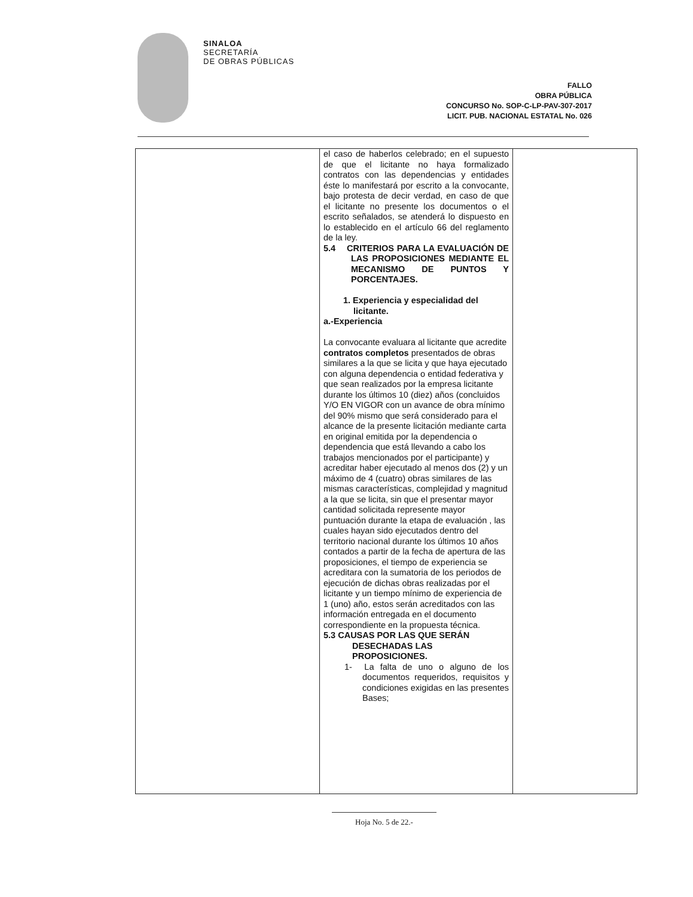SINALOA
SECRETARÍA
DE OBRAS PÚBLICAS
FALLO
OBRA PÚBLICA
CONCURSO No. SOP-C-LP-PAV-307-2017
LICIT. PUB. NACIONAL ESTATAL No. 026
| | el caso de haberlos celebrado; en el supuesto de que el licitante no haya formalizado contratos con las dependencias y entidades éste lo manifestará por escrito a la convocante, bajo protesta de decir verdad, en caso de que el licitante no presente los documentos o el escrito señalados, se atenderá lo dispuesto en lo establecido en el artículo 66 del reglamento de la ley. 5.4 CRITERIOS PARA LA EVALUACIÓN DE LAS PROPOSICIONES MEDIANTE EL MECANISMO DE PUNTOS Y PORCENTAJES. 1. Experiencia y especialidad del licitante. a.-Experiencia La convocante evaluara al licitante que acredite contratos completos presentados de obras similares a la que se licita y que haya ejecutado con alguna dependencia o entidad federativa y que sean realizados por la empresa licitante durante los últimos 10 (diez) años (concluidos Y/O EN VIGOR con un avance de obra mínimo del 90% mismo que será considerado para el alcance de la presente licitación mediante carta en original emitida por la dependencia o dependencia que está llevando a cabo los trabajos mencionados por el participante) y acreditar haber ejecutado al menos dos (2) y un máximo de 4 (cuatro) obras similares de las mismas características, complejidad y magnitud a la que se licita, sin que el presentar mayor cantidad solicitada represente mayor puntuación durante la etapa de evaluación , las cuales hayan sido ejecutados dentro del territorio nacional durante los últimos 10 años contados a partir de la fecha de apertura de las proposiciones, el tiempo de experiencia se acreditara con la sumatoria de los periodos de ejecución de dichas obras realizadas por el licitante y un tiempo mínimo de experiencia de 1 (uno) año, estos serán acreditados con las información entregada en el documento correspondiente en la propuesta técnica. 5.3 CAUSAS POR LAS QUE SERÁN DESECHADAS LAS PROPOSICIONES. 1- La falta de uno o alguno de los documentos requeridos, requisitos y condiciones exigidas en las presentes Bases; | |
Hoja No. 5 de 22.-